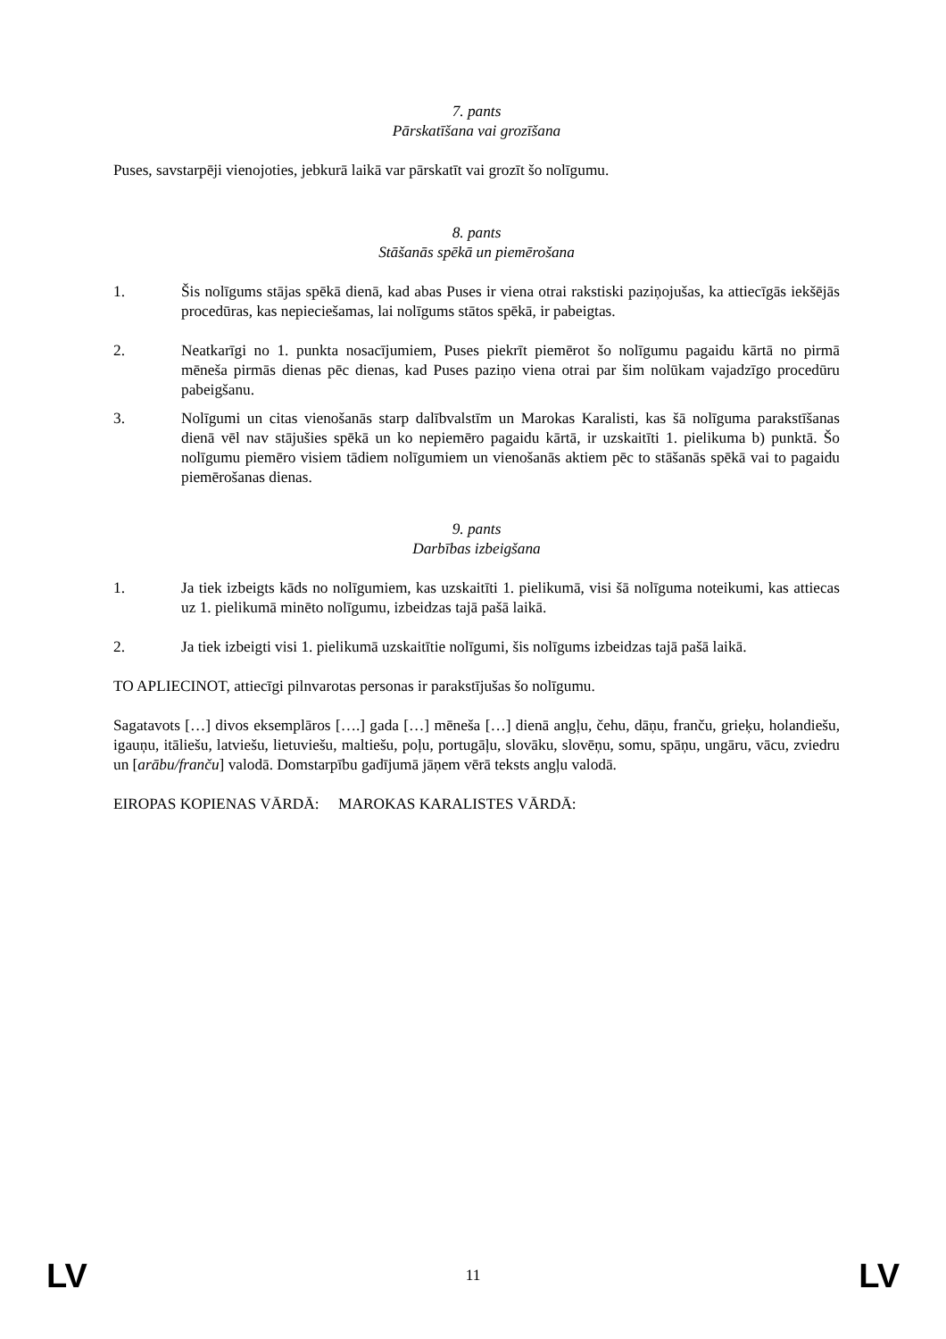7. pants
Pārskatīšana vai grozīšana
Puses, savstarpēji vienojoties, jebkurā laikā var pārskatīt vai grozīt šo nolīgumu.
8. pants
Stāšanās spēkā un piemērošana
1. Šis nolīgums stājas spēkā dienā, kad abas Puses ir viena otrai rakstiski paziņojušas, ka attiecīgās iekšējās procedūras, kas nepieciešamas, lai nolīgums stātos spēkā, ir pabeigtas.
2. Neatkarīgi no 1. punkta nosacījumiem, Puses piekrīt piemērot šo nolīgumu pagaidu kārtā no pirmā mēneša pirmās dienas pēc dienas, kad Puses paziņo viena otrai par šim nolūkam vajadzīgo procedūru pabeigšanu.
3. Nolīgumi un citas vienošanās starp dalībvalstīm un Marokas Karalisti, kas šā nolīguma parakstīšanas dienā vēl nav stājušies spēkā un ko nepiemēro pagaidu kārtā, ir uzskaitīti 1. pielikuma b) punktā. Šo nolīgumu piemēro visiem tādiem nolīgumiem un vienošanās aktiem pēc to stāšanās spēkā vai to pagaidu piemērošanas dienas.
9. pants
Darbības izbeigšana
1. Ja tiek izbeigts kāds no nolīgumiem, kas uzskaitīti 1. pielikumā, visi šā nolīguma noteikumi, kas attiecas uz 1. pielikumā minēto nolīgumu, izbeidzas tajā pašā laikā.
2. Ja tiek izbeigti visi 1. pielikumā uzskaitītie nolīgumi, šis nolīgums izbeidzas tajā pašā laikā.
TO APLIECINOT, attiecīgi pilnvarotas personas ir parakstījušas šo nolīgumu.
Sagatavots […] divos eksemplāros [….] gada […] mēneša […] dienā angļu, čehu, dāņu, franču, grieķu, holandiešu, igauņu, itāliešu, latviešu, lietuviešu, maltiešu, poļu, portugāļu, slovāku, slovēņu, somu, spāņu, ungāru, vācu, zviedru un [arābu/franču] valodā. Domstarpību gadījumā jāņem vērā teksts angļu valodā.
EIROPAS KOPIENAS VĀRDĀ: MAROKAS KARALISTES VĀRDĀ:
LV 11 LV